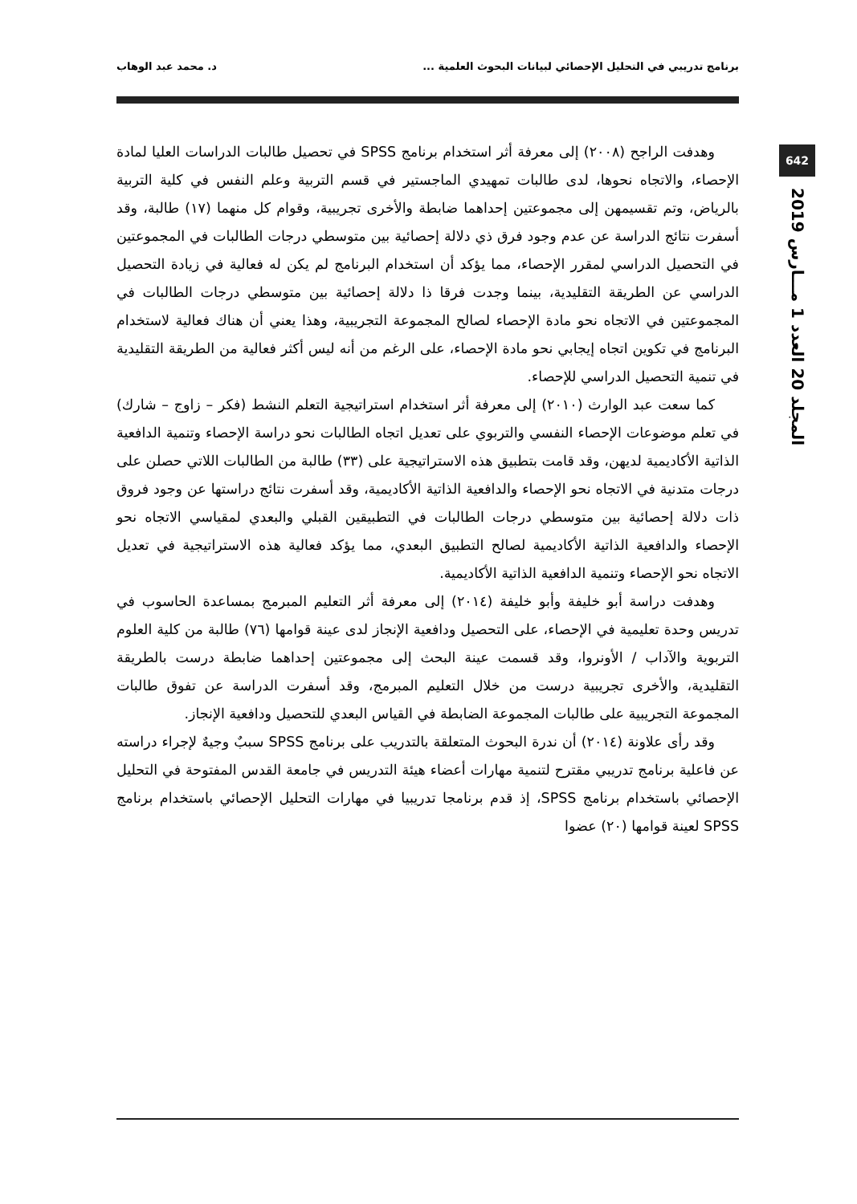برنامج تدريبي في التحليل الإحصائي لبيانات البحوث العلمية ... د. محمد عبد الوهاب
642
المجلد 20 العدد 1 مـــارس 2019
وهدفت الراجح (٢٠٠٨) إلى معرفة أثر استخدام برنامج SPSS في تحصيل طالبات الدراسات العليا لمادة الإحصاء، والاتجاه نحوها، لدى طالبات تمهيدي الماجستير في قسم التربية وعلم النفس في كلية التربية بالرياض، وتم تقسيمهن إلى مجموعتين إحداهما ضابطة والأخرى تجريبية، وقوام كل منهما (١٧) طالبة، وقد أسفرت نتائج الدراسة عن عدم وجود فرق ذي دلالة إحصائية بين متوسطي درجات الطالبات في المجموعتين في التحصيل الدراسي لمقرر الإحصاء، مما يؤكد أن استخدام البرنامج لم يكن له فعالية في زيادة التحصيل الدراسي عن الطريقة التقليدية، بينما وجدت فرقا ذا دلالة إحصائية بين متوسطي درجات الطالبات في المجموعتين في الاتجاه نحو مادة الإحصاء لصالح المجموعة التجريبية، وهذا يعني أن هناك فعالية لاستخدام البرنامج في تكوين اتجاه إيجابي نحو مادة الإحصاء، على الرغم من أنه ليس أكثر فعالية من الطريقة التقليدية في تنمية التحصيل الدراسي للإحصاء.
كما سعت عبد الوارث (٢٠١٠) إلى معرفة أثر استخدام استراتيجية التعلم النشط (فكر – زاوج – شارك) في تعلم موضوعات الإحصاء النفسي والتربوي على تعديل اتجاه الطالبات نحو دراسة الإحصاء وتنمية الدافعية الذاتية الأكاديمية لديهن، وقد قامت بتطبيق هذه الاستراتيجية على (٣٣) طالبة من الطالبات اللاتي حصلن على درجات متدنية في الاتجاه نحو الإحصاء والدافعية الذاتية الأكاديمية، وقد أسفرت نتائج دراستها عن وجود فروق ذات دلالة إحصائية بين متوسطي درجات الطالبات في التطبيقين القبلي والبعدي لمقياسي الاتجاه نحو الإحصاء والدافعية الذاتية الأكاديمية لصالح التطبيق البعدي، مما يؤكد فعالية هذه الاستراتيجية في تعديل الاتجاه نحو الإحصاء وتنمية الدافعية الذاتية الأكاديمية.
وهدفت دراسة أبو خليفة وأبو خليفة (٢٠١٤) إلى معرفة أثر التعليم المبرمج بمساعدة الحاسوب في تدريس وحدة تعليمية في الإحصاء، على التحصيل ودافعية الإنجاز لدى عينة قوامها (٧٦) طالبة من كلية العلوم التربوية والآداب / الأونروا، وقد قسمت عينة البحث إلى مجموعتين إحداهما ضابطة درست بالطريقة التقليدية، والأخرى تجريبية درست من خلال التعليم المبرمج، وقد أسفرت الدراسة عن تفوق طالبات المجموعة التجريبية على طالبات المجموعة الضابطة في القياس البعدي للتحصيل ودافعية الإنجاز.
وقد رأى علاونة (٢٠١٤) أن ندرة البحوث المتعلقة بالتدريب على برنامج SPSS سببٌ وجيهٌ لإجراء دراسته عن فاعلية برنامج تدريبي مقترح لتنمية مهارات أعضاء هيئة التدريس في جامعة القدس المفتوحة في التحليل الإحصائي باستخدام برنامج SPSS، إذ قدم برنامجا تدريبيا في مهارات التحليل الإحصائي باستخدام برنامج SPSS لعينة قوامها (٢٠) عضوا